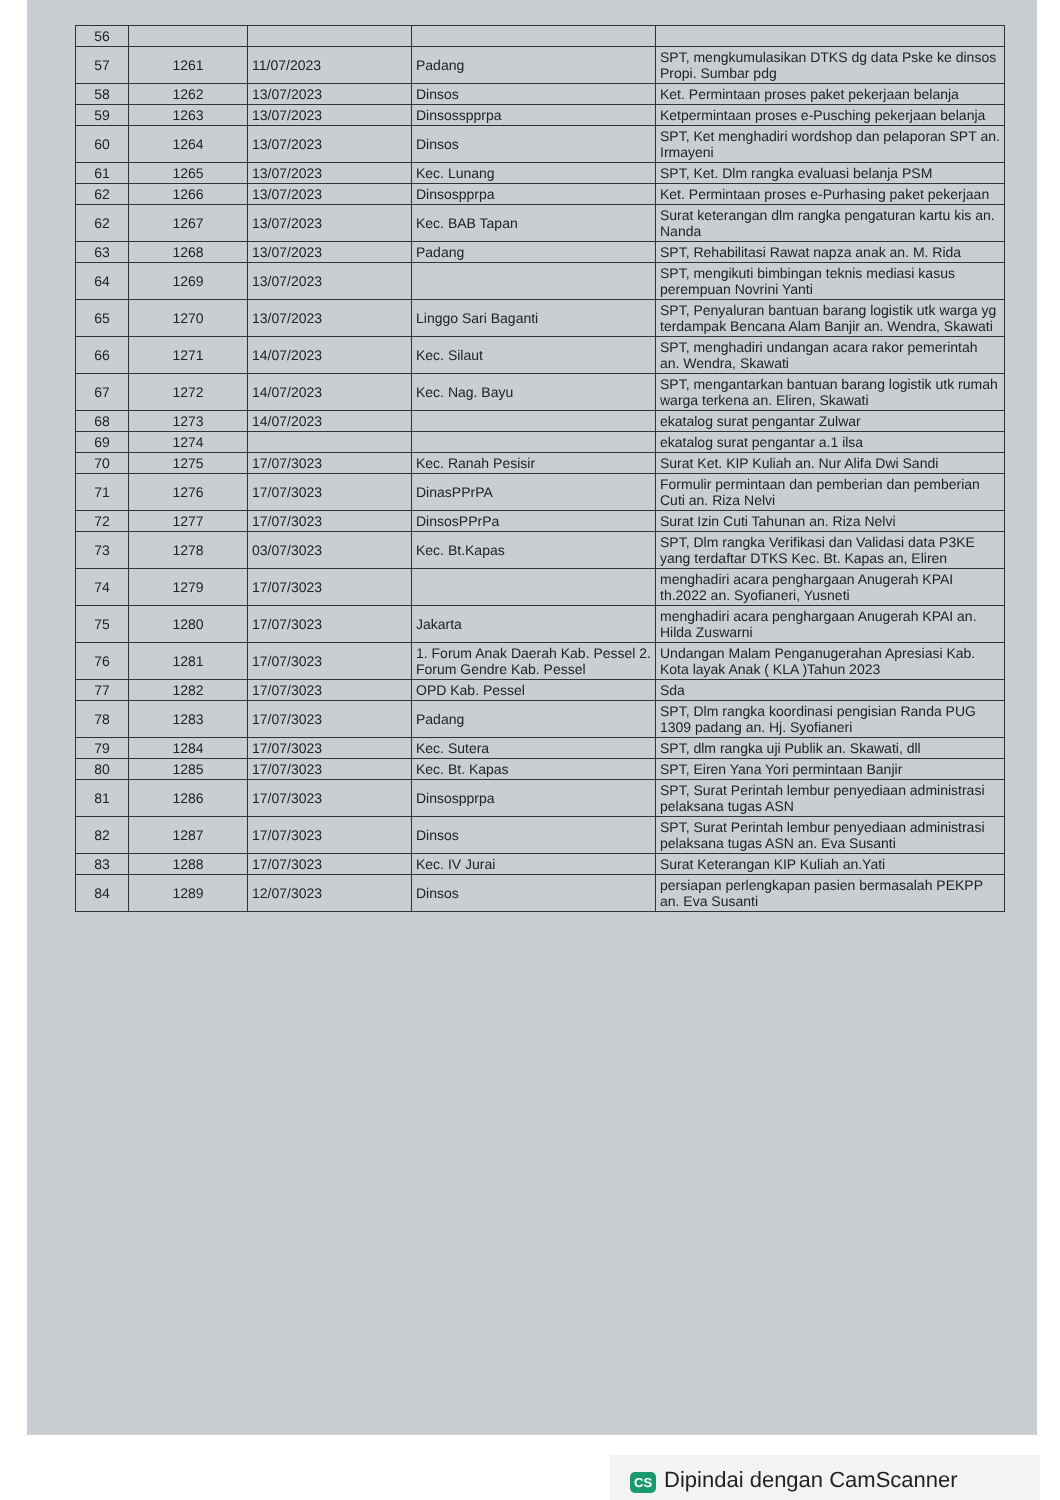| 56 | | | | |
| 57 | 1261 | 11/07/2023 | Padang | SPT, mengkumulasikan DTKS dg data Pske ke dinsos Propi. Sumbar pdg |
| 58 | 1262 | 13/07/2023 | Dinsos | Ket. Permintaan proses paket pekerjaan belanja |
| 59 | 1263 | 13/07/2023 | Dinsosspprpa | Ketpermintaan proses e-Pusching pekerjaan belanja |
| 60 | 1264 | 13/07/2023 | Dinsos | SPT, Ket menghadiri wordshop dan pelaporan SPT an. Irmayeni |
| 61 | 1265 | 13/07/2023 | Kec. Lunang | SPT, Ket. Dlm rangka evaluasi belanja PSM |
| 62 | 1266 | 13/07/2023 | Dinsospprpa | Ket. Permintaan proses e-Purhasing paket pekerjaan |
| 62 | 1267 | 13/07/2023 | Kec. BAB Tapan | Surat keterangan dlm rangka pengaturan kartu kis an. Nanda |
| 63 | 1268 | 13/07/2023 | Padang | SPT, Rehabilitasi Rawat napza anak an. M. Rida |
| 64 | 1269 | 13/07/2023 | | SPT, mengikuti bimbingan teknis mediasi kasus perempuan Novrini Yanti |
| 65 | 1270 | 13/07/2023 | Linggo Sari Baganti | SPT, Penyaluran bantuan barang logistik utk warga yg terdampak Bencana Alam Banjir an. Wendra, Skawati |
| 66 | 1271 | 14/07/2023 | Kec. Silaut | SPT, menghadiri undangan acara rakor pemerintah an. Wendra, Skawati |
| 67 | 1272 | 14/07/2023 | Kec. Nag. Bayu | SPT, mengantarkan bantuan barang logistik utk rumah warga terkena an. Eliren, Skawati |
| 68 | 1273 | 14/07/2023 | | ekatalog surat pengantar Zulwar |
| 69 | 1274 | | | ekatalog surat pengantar a.1 ilsa |
| 70 | 1275 | 17/07/3023 | Kec. Ranah Pesisir | Surat Ket. KIP Kuliah an. Nur Alifa Dwi Sandi |
| 71 | 1276 | 17/07/3023 | DinasPPrPA | Formulir permintaan dan pemberian dan pemberian Cuti an. Riza Nelvi |
| 72 | 1277 | 17/07/3023 | DinsosPPrPa | Surat Izin Cuti Tahunan an. Riza Nelvi |
| 73 | 1278 | 03/07/3023 | Kec. Bt.Kapas | SPT, Dlm rangka Verifikasi dan Validasi data P3KE yang terdaftar DTKS Kec. Bt. Kapas an, Eliren |
| 74 | 1279 | 17/07/3023 | | menghadiri acara penghargaan Anugerah KPAI th.2022 an. Syofianeri, Yusneti |
| 75 | 1280 | 17/07/3023 | Jakarta | menghadiri acara penghargaan Anugerah KPAI an. Hilda Zuswarni |
| 76 | 1281 | 17/07/3023 | 1. Forum Anak Daerah Kab. Pessel 2. Forum Gendre Kab. Pessel | Undangan Malam Penganugerahan Apresiasi Kab. Kota layak Anak ( KLA )Tahun 2023 |
| 77 | 1282 | 17/07/3023 | OPD Kab. Pessel | Sda |
| 78 | 1283 | 17/07/3023 | Padang | SPT, Dlm rangka koordinasi pengisian Randa PUG 1309 padang an. Hj. Syofianeri |
| 79 | 1284 | 17/07/3023 | Kec. Sutera | SPT, dlm rangka uji Publik an. Skawati, dll |
| 80 | 1285 | 17/07/3023 | Kec. Bt. Kapas | SPT, Eiren Yana Yori permintaan Banjir |
| 81 | 1286 | 17/07/3023 | Dinsospprpa | SPT, Surat Perintah lembur penyediaan administrasi pelaksana tugas ASN |
| 82 | 1287 | 17/07/3023 | Dinsos | SPT, Surat Perintah lembur penyediaan administrasi pelaksana tugas ASN an. Eva Susanti |
| 83 | 1288 | 17/07/3023 | Kec. IV Jurai | Surat Keterangan KIP Kuliah an.Yati |
| 84 | 1289 | 12/07/3023 | Dinsos | persiapan perlengkapan pasien bermasalah PEKPP an. Eva Susanti |
CS Dipindai dengan CamScanner